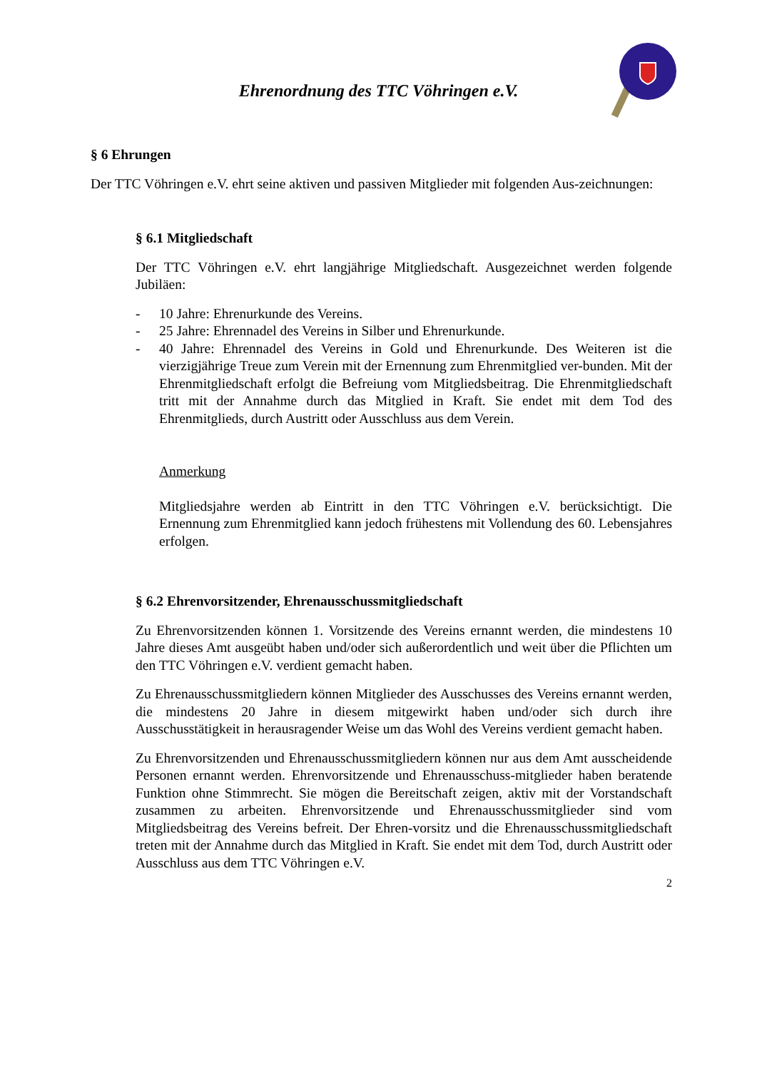Ehrenordnung des TTC Vöhringen e.V.
§ 6 Ehrungen
Der TTC Vöhringen e.V. ehrt seine aktiven und passiven Mitglieder mit folgenden Aus-zeichnungen:
§ 6.1 Mitgliedschaft
Der TTC Vöhringen e.V. ehrt langjährige Mitgliedschaft. Ausgezeichnet werden folgende Jubiläen:
- 10 Jahre: Ehrenurkunde des Vereins.
- 25 Jahre: Ehrennadel des Vereins in Silber und Ehrenurkunde.
- 40 Jahre: Ehrennadel des Vereins in Gold und Ehrenurkunde. Des Weiteren ist die vierzigjährige Treue zum Verein mit der Ernennung zum Ehrenmitglied ver-bunden. Mit der Ehrenmitgliedschaft erfolgt die Befreiung vom Mitgliedsbeitrag. Die Ehrenmitgliedschaft tritt mit der Annahme durch das Mitglied in Kraft. Sie endet mit dem Tod des Ehrenmitglieds, durch Austritt oder Ausschluss aus dem Verein.
Anmerkung
Mitgliedsjahre werden ab Eintritt in den TTC Vöhringen e.V. berücksichtigt. Die Ernennung zum Ehrenmitglied kann jedoch frühestens mit Vollendung des 60. Lebensjahres erfolgen.
§ 6.2 Ehrenvorsitzender, Ehrenausschussmitgliedschaft
Zu Ehrenvorsitzenden können 1. Vorsitzende des Vereins ernannt werden, die mindestens 10 Jahre dieses Amt ausgeübt haben und/oder sich außerordentlich und weit über die Pflichten um den TTC Vöhringen e.V. verdient gemacht haben.
Zu Ehrenausschussmitgliedern können Mitglieder des Ausschusses des Vereins ernannt werden, die mindestens 20 Jahre in diesem mitgewirkt haben und/oder sich durch ihre Ausschusstätigkeit in herausragender Weise um das Wohl des Vereins verdient gemacht haben.
Zu Ehrenvorsitzenden und Ehrenausschussmitgliedern können nur aus dem Amt ausscheidende Personen ernannt werden. Ehrenvorsitzende und Ehrenausschuss-mitglieder haben beratende Funktion ohne Stimmrecht. Sie mögen die Bereitschaft zeigen, aktiv mit der Vorstandschaft zusammen zu arbeiten. Ehrenvorsitzende und Ehrenausschussmitglieder sind vom Mitgliedsbeitrag des Vereins befreit. Der Ehren-vorsitz und die Ehrenausschussmitgliedschaft treten mit der Annahme durch das Mitglied in Kraft. Sie endet mit dem Tod, durch Austritt oder Ausschluss aus dem TTC Vöhringen e.V.
2